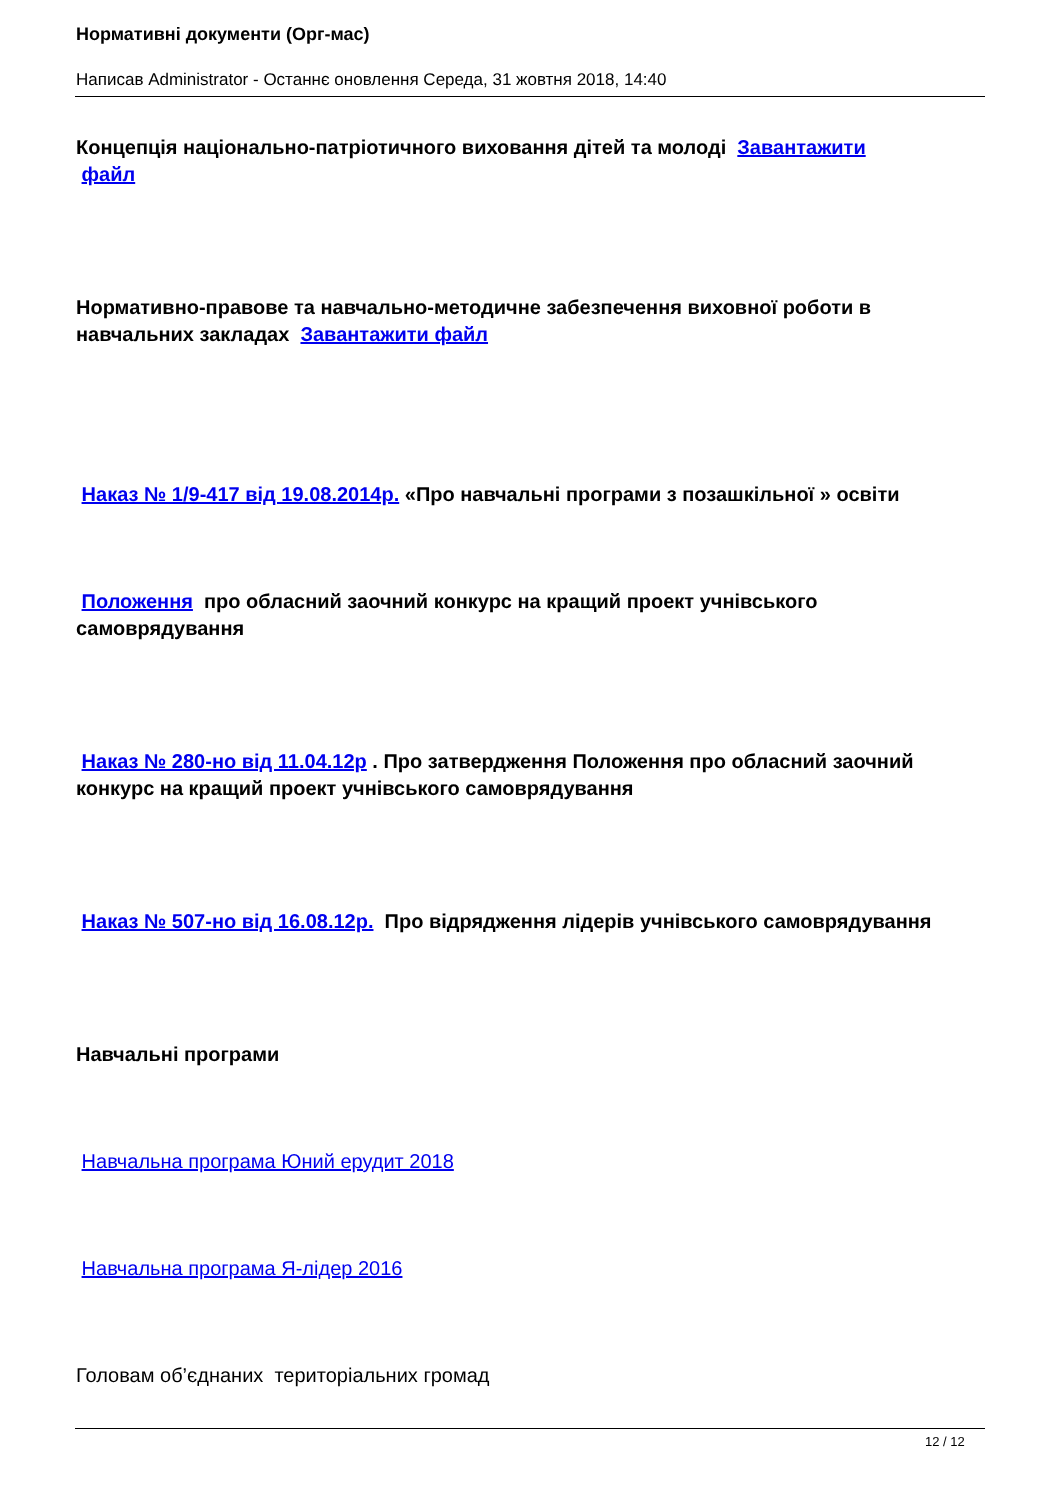Нормативні документи (Орг-мас)
Написав Administrator - Останнє оновлення Середа, 31 жовтня 2018, 14:40
Концепція національно-патріотичного виховання дітей та молоді Завантажити
файл
Нормативно-правове та навчально-методичне забезпечення виховної роботи в навчальних закладах Завантажити файл
Наказ № 1/9-417 від 19.08.2014р. «Про навчальні програми з позашкільної » освіти
Положення про обласний заочний конкурс на кращий проект учнівського самоврядування
Наказ № 280-но від 11.04.12р . Про затвердження Положення про обласний заочний конкурс на кращий проект учнівського самоврядування
Наказ № 507-но від 16.08.12р. Про відрядження лідерів учнівського самоврядування
Навчальні програми
Навчальна програма Юний ерудит 2018
Навчальна програма Я-лідер 2016
Головам об’єднаних територіальних громад
12 / 12